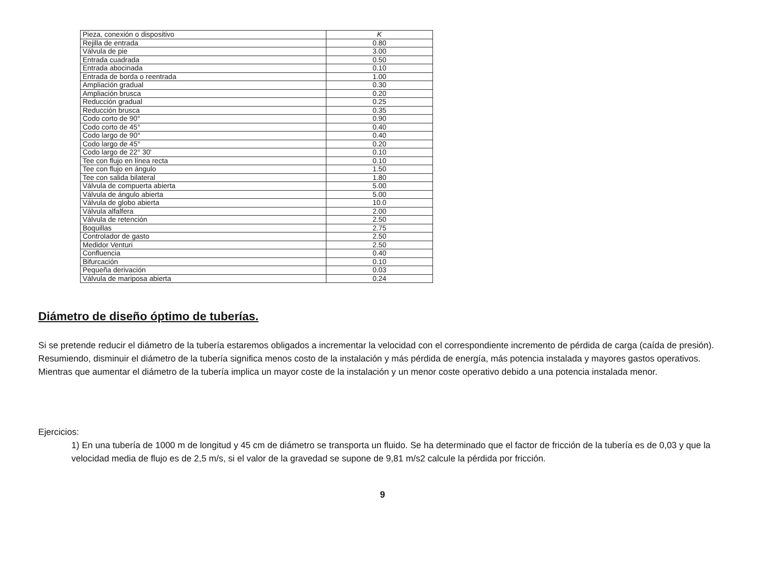| Pieza, conexión o dispositivo | K |
| --- | --- |
| Rejilla de entrada | 0.80 |
| Válvula de pie | 3.00 |
| Entrada cuadrada | 0.50 |
| Entrada abocinada | 0.10 |
| Entrada de borda o reentrada | 1.00 |
| Ampliación gradual | 0.30 |
| Ampliación brusca | 0.20 |
| Reducción gradual | 0.25 |
| Reducción brusca | 0.35 |
| Codo corto de 90° | 0.90 |
| Codo corto de 45° | 0.40 |
| Codo largo de 90° | 0.40 |
| Codo largo de 45° | 0.20 |
| Codo largo de 22° 30' | 0.10 |
| Tee con flujo en línea recta | 0.10 |
| Tee con flujo en ángulo | 1.50 |
| Tee con salida bilateral | 1.80 |
| Válvula de compuerta abierta | 5.00 |
| Válvula de ángulo abierta | 5.00 |
| Válvula de globo abierta | 10.0 |
| Válvula alfalfera | 2.00 |
| Válvula de retención | 2.50 |
| Boquillas | 2.75 |
| Controlador de gasto | 2.50 |
| Medidor Venturi | 2.50 |
| Confluencia | 0.40 |
| Bifurcación | 0.10 |
| Pequeña derivación | 0.03 |
| Válvula de mariposa abierta | 0.24 |
Diámetro de diseño óptimo de tuberías.
Si se pretende reducir el diámetro de la tubería estaremos obligados a incrementar la velocidad con el correspondiente incremento de pérdida de carga (caída de presión). Resumiendo, disminuir el diámetro de la tubería significa menos costo de la instalación y más pérdida de energía, más potencia instalada y mayores gastos operativos. Mientras que aumentar el diámetro de la tubería implica un mayor coste de la instalación y un menor coste operativo debido a una potencia instalada menor.
Ejercicios:
1) En una tubería de 1000 m de longitud y 45 cm de diámetro se transporta un fluido. Se ha determinado que el factor de fricción de la tubería es de 0,03 y que la velocidad media de flujo es de 2,5 m/s, si el valor de la gravedad se supone de 9,81 m/s2 calcule la pérdida por fricción.
9